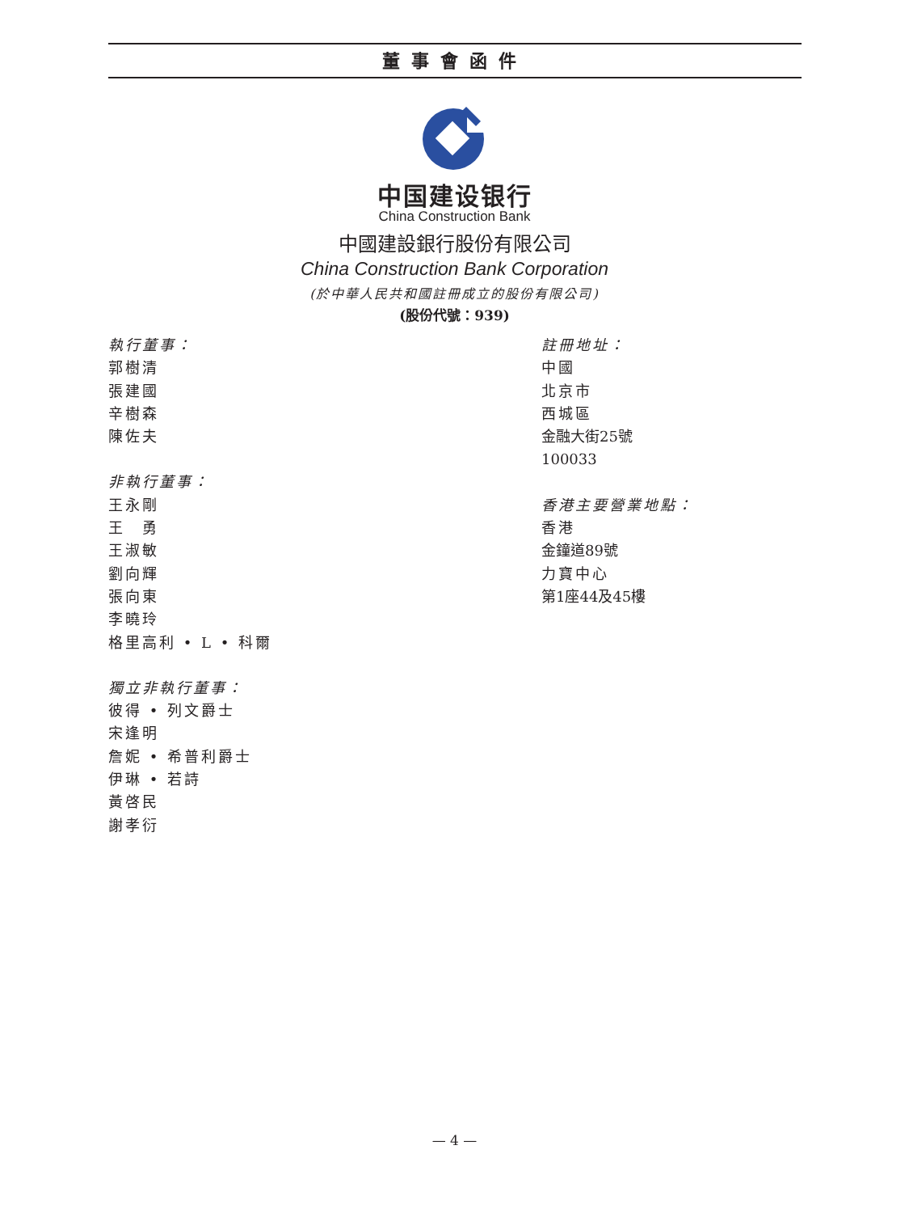董事會函件
中国建设银行
China Construction Bank
中國建設銀行股份有限公司
China Construction Bank Corporation
(於中華人民共和國註冊成立的股份有限公司)
(股份代號：939)
執行董事：
郭樹清
張建國
辛樹森
陳佐夫
非執行董事：
王永剛
王　勇
王淑敏
劉向輝
張向東
李曉玲
格里高利 • L • 科爾
獨立非執行董事：
彼得 • 列文爵士
宋逢明
詹妮 • 希普利爵士
伊琳 • 若詩
黃啓民
謝孝衍
註冊地址：
中國
北京市
西城區
金融大街25號
100033
香港主要營業地點：
香港
金鐘道89號
力寶中心
第1座44及45樓
— 4 —